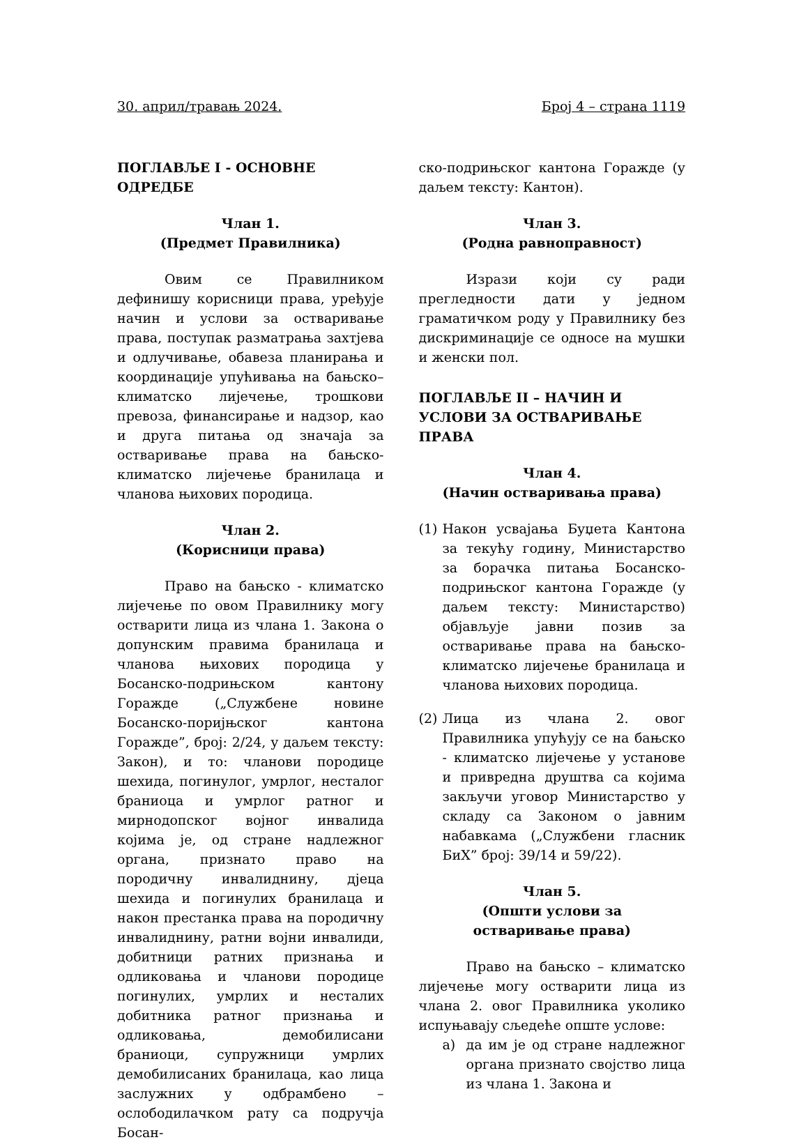30. април/травањ 2024. Број 4 – страна 1119
ПОГЛАВЉЕ I - ОСНОВНЕ ОДРЕДБЕ
Члан 1.
(Предмет Правилника)
Овим се Правилником дефинишу корисници права, уређује начин и услови за остваривање права, поступак разматрања захтјева и одлучивање, обавеза планирања и координације упућивања на бањско–климатско лијечење, трошкови превоза, финансирање и надзор, као и друга питања од значаја за остваривање права на бањско-климатско лијечење бранилаца и чланова њихових породица.
Члан 2.
(Корисници права)
Право на бањско - климатско лијечење по овом Правилнику могу остварити лица из члана 1. Закона о допунским правима бранилаца и чланова њихових породица у Босанско-подрињском кантону Горажде („Службене новине Босанско-поријњског кантона Горажде”, број: 2/24, у даљем тексту: Закон), и то: чланови породице шехида, погинулог, умрлог, несталог браниоца и умрлог ратног и мирнодопског војног инвалида којима је, од стране надлежног органа, признато право на породичну инвалиднину, дјеца шехида и погинулих бранилаца и након престанка права на породичну инвалиднину, ратни војни инвалиди, добитници ратних признања и одликовања и чланови породице погинулих, умрлих и несталих добитника ратног признања и одликовања, демобилисани браниоци, супружници умрлих демобилисаних бранилаца, као лица заслужних у одбрамбено – ослободилачком рату са подручја Босан-
ско-подрињског кантона Горажде (у даљем тексту: Кантон).
Члан 3.
(Родна равноправност)
Изрази који су ради прегледности дати у једном граматичком роду у Правилнику без дискриминације се односе на мушки и женски пол.
ПОГЛАВЉЕ II – НАЧИН И УСЛОВИ ЗА ОСТВАРИВАЊЕ ПРАВА
Члан 4.
(Начин остваривања права)
(1)
Након усвајања Буџета Кантона за текућу годину, Министарство за борачка питања Босанско-подрињског кантона Горажде (у даљем тексту: Министарство) објављује јавни позив за остваривање права на бањско-климатско лијечење бранилаца и чланова њихових породица.
(2)
Лица из члана 2. овог Правилника упућују се на бањско - климатско лијечење у установе и привредна друштва са којима закључи уговор Министарство у складу са Законом о јавним набавкама („Службени гласник БиХ” број: 39/14 и 59/22).
Члан 5.
(Општи услови за
остваривање права)
Право на бањско – климатско лијечење могу остварити лица из члана 2. овог Правилника уколико испуњавају сљедеће опште услове:
а) да им је од стране надлежног органа признато својство лица из члана 1. Закона и